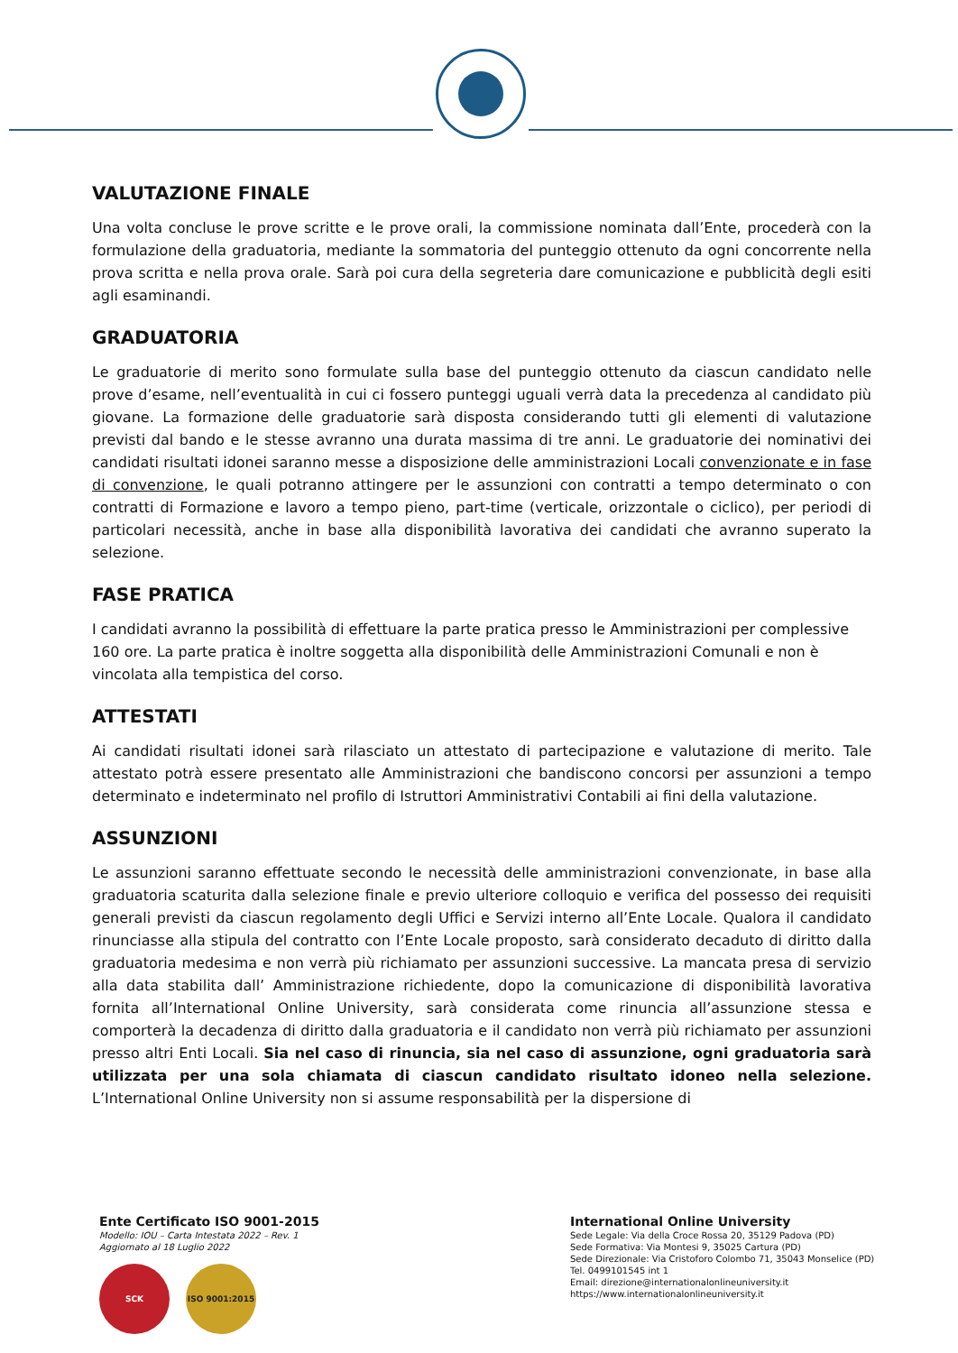VALUTAZIONE FINALE
Una volta concluse le prove scritte e le prove orali, la commissione nominata dall’Ente, procederà con la formulazione della graduatoria, mediante la sommatoria del punteggio ottenuto da ogni concorrente nella prova scritta e nella prova orale. Sarà poi cura della segreteria dare comunicazione e pubblicità degli esiti agli esaminandi.
GRADUATORIA
Le graduatorie di merito sono formulate sulla base del punteggio ottenuto da ciascun candidato nelle prove d’esame, nell’eventualità in cui ci fossero punteggi uguali verrà data la precedenza al candidato più giovane. La formazione delle graduatorie sarà disposta considerando tutti gli elementi di valutazione previsti dal bando e le stesse avranno una durata massima di tre anni. Le graduatorie dei nominativi dei candidati risultati idonei saranno messe a disposizione delle amministrazioni Locali convenzionate e in fase di convenzione, le quali potranno attingere per le assunzioni con contratti a tempo determinato o con contratti di Formazione e lavoro a tempo pieno, part-time (verticale, orizzontale o ciclico), per periodi di particolari necessità, anche in base alla disponibilità lavorativa dei candidati che avranno superato la selezione.
FASE PRATICA
I candidati avranno la possibilità di effettuare la parte pratica presso le Amministrazioni per complessive 160 ore. La parte pratica è inoltre soggetta alla disponibilità delle Amministrazioni Comunali e non è vincolata alla tempistica del corso.
ATTESTATI
Ai candidati risultati idonei sarà rilasciato un attestato di partecipazione e valutazione di merito. Tale attestato potrà essere presentato alle Amministrazioni che bandiscono concorsi per assunzioni a tempo determinato e indeterminato nel profilo di Istruttori Amministrativi Contabili ai fini della valutazione.
ASSUNZIONI
Le assunzioni saranno effettuate secondo le necessità delle amministrazioni convenzionate, in base alla graduatoria scaturita dalla selezione finale e previo ulteriore colloquio e verifica del possesso dei requisiti generali previsti da ciascun regolamento degli Uffici e Servizi interno all’Ente Locale. Qualora il candidato rinunciasse alla stipula del contratto con l’Ente Locale proposto, sarà considerato decaduto di diritto dalla graduatoria medesima e non verrà più richiamato per assunzioni successive. La mancata presa di servizio alla data stabilita dall’ Amministrazione richiedente, dopo la comunicazione di disponibilità lavorativa fornita all’International Online University, sarà considerata come rinuncia all’assunzione stessa e comporterà la decadenza di diritto dalla graduatoria e il candidato non verrà più richiamato per assunzioni presso altri Enti Locali. Sia nel caso di rinuncia, sia nel caso di assunzione, ogni graduatoria sarà utilizzata per una sola chiamata di ciascun candidato risultato idoneo nella selezione. L’International Online University non si assume responsabilità per la dispersione di
Ente Certificato ISO 9001-2015
Modello: IOU – Carta Intestata 2022 – Rev. 1
Aggiornato al 18 Luglio 2022
SCK ISO 9001:2015
International Online University
Sede Legale: Via della Croce Rossa 20, 35129 Padova (PD)
Sede Formativa: Via Montesi 9, 35025 Cartura (PD)
Sede Direzionale: Via Cristoforo Colombo 71, 35043 Monselice (PD)
Tel. 0499101545 int 1
Email: direzione@internationalonlineuniversity.it
https://www.internationalonlineuniversity.it